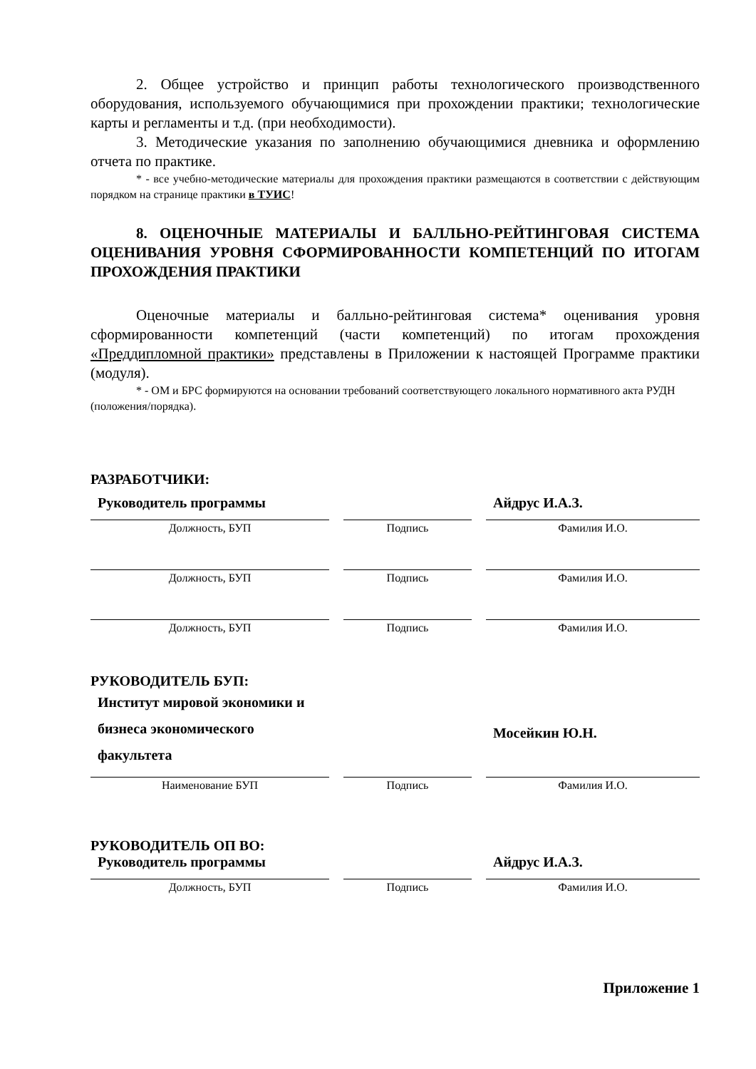2. Общее устройство и принцип работы технологического производственного оборудования, используемого обучающимися при прохождении практики; технологические карты и регламенты и т.д. (при необходимости).
3. Методические указания по заполнению обучающимися дневника и оформлению отчета по практике.
* - все учебно-методические материалы для прохождения практики размещаются в соответствии с действующим порядком на странице практики в ТУИС!
8. ОЦЕНОЧНЫЕ МАТЕРИАЛЫ И БАЛЛЬНО-РЕЙТИНГОВАЯ СИСТЕМА ОЦЕНИВАНИЯ УРОВНЯ СФОРМИРОВАННОСТИ КОМПЕТЕНЦИЙ ПО ИТОГАМ ПРОХОЖДЕНИЯ ПРАКТИКИ
Оценочные материалы и балльно-рейтинговая система* оценивания уровня сформированности компетенций (части компетенций) по итогам прохождения «Преддипломной практики» представлены в Приложении к настоящей Программе практики (модуля).
* - ОМ и БРС формируются на основании требований соответствующего локального нормативного акта РУДН (положения/порядка).
РАЗРАБОТЧИКИ:
| Руководитель программы | | | | Айдрус И.А.З. |
| Должность, БУП | | Подпись | | Фамилия И.О. |
| Должность, БУП | | Подпись | | Фамилия И.О. |
| Должность, БУП | | Подпись | | Фамилия И.О. |
РУКОВОДИТЕЛЬ БУП:
| Институт мировой экономики и бизнеса экономического факультета | | | | Мосейкин Ю.Н. |
| Наименование БУП | | Подпись | | Фамилия И.О. |
РУКОВОДИТЕЛЬ ОП ВО:
| Руководитель программы | | | | Айдрус И.А.З. |
| Должность, БУП | | Подпись | | Фамилия И.О. |
Приложение 1